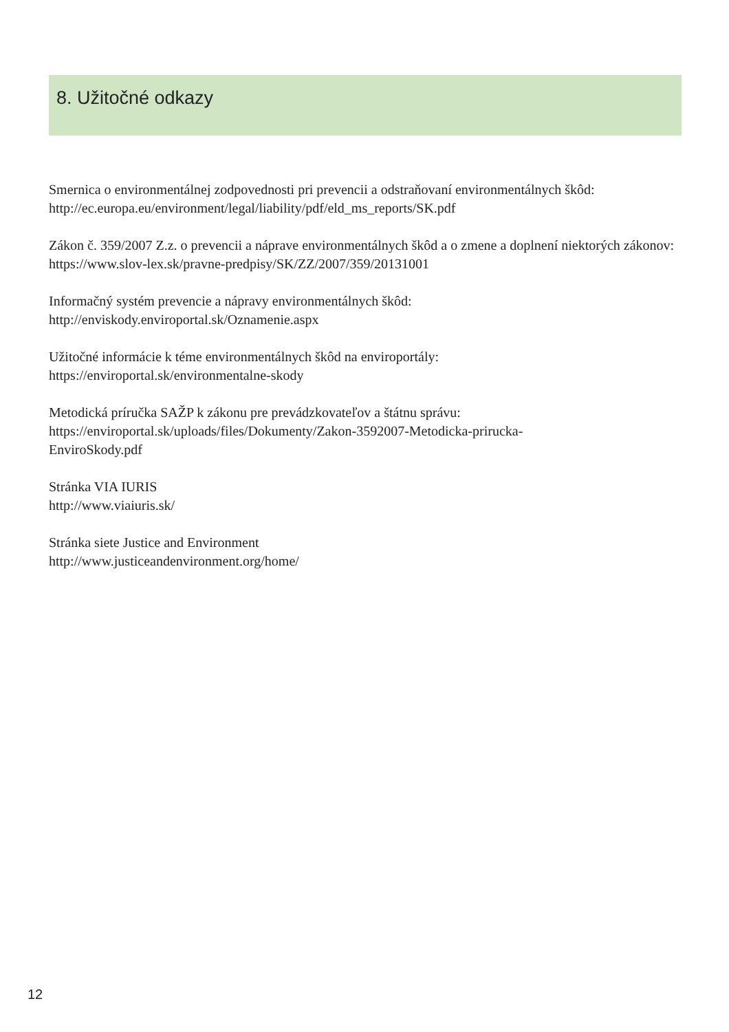8. Užitočné odkazy
Smernica o environmentálnej zodpovednosti pri prevencii a odstraňovaní environmentálnych škôd:
http://ec.europa.eu/environment/legal/liability/pdf/eld_ms_reports/SK.pdf
Zákon č. 359/2007 Z.z. o prevencii a náprave environmentálnych škôd a o zmene a doplnení niektorých zákonov:
https://www.slov-lex.sk/pravne-predpisy/SK/ZZ/2007/359/20131001
Informačný systém prevencie a nápravy environmentálnych škôd:
http://enviskody.enviroportal.sk/Oznamenie.aspx
Užitočné informácie k téme environmentálnych škôd na enviroportály:
https://enviroportal.sk/environmentalne-skody
Metodická príručka SAŽP k zákonu pre prevádzkovateľov a štátnu správu:
https://enviroportal.sk/uploads/files/Dokumenty/Zakon-3592007-Metodicka-prirucka-
EnviroSkody.pdf
Stránka VIA IURIS
http://www.viaiuris.sk/
Stránka siete Justice and Environment
http://www.justiceandenvironment.org/home/
12